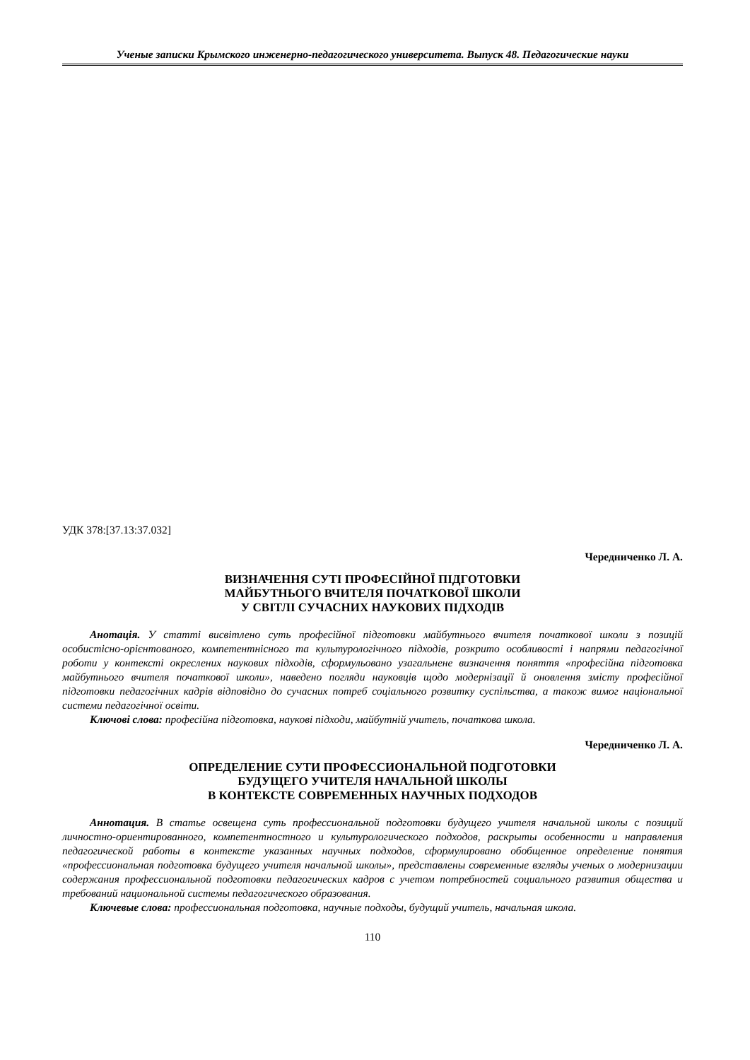Ученые записки Крымского инженерно-педагогического университета. Выпуск 48. Педагогические науки
УДК 378:[37.13:37.032]
Чередниченко Л. А.
ВИЗНАЧЕННЯ СУТІ ПРОФЕСІЙНОЇ ПІДГОТОВКИ
МАЙБУТНЬОГО ВЧИТЕЛЯ ПОЧАТКОВОЇ ШКОЛИ
У СВІТЛІ СУЧАСНИХ НАУКОВИХ ПІДХОДІВ
Анотація. У статті висвітлено суть професійної підготовки майбутнього вчителя початкової школи з позицій особистісно-орієнтованого, компетентнісного та культурологічного підходів, розкрито особливості і напрями педагогічної роботи у контексті окреслених наукових підходів, сформульовано узагальнене визначення поняття «професійна підготовка майбутнього вчителя початкової школи», наведено погляди науковців щодо модернізації й оновлення змісту професійної підготовки педагогічних кадрів відповідно до сучасних потреб соціального розвитку суспільства, а також вимог національної системи педагогічної освіти.
Ключові слова: професійна підготовка, наукові підходи, майбутній учитель, початкова школа.
Чередниченко Л. А.
ОПРЕДЕЛЕНИЕ СУТИ ПРОФЕССИОНАЛЬНОЙ ПОДГОТОВКИ
БУДУЩЕГО УЧИТЕЛЯ НАЧАЛЬНОЙ ШКОЛЫ
В КОНТЕКСТЕ СОВРЕМЕННЫХ НАУЧНЫХ ПОДХОДОВ
Аннотация. В статье освещена суть профессиональной подготовки будущего учителя начальной школы с позиций личностно-ориентированного, компетентностного и культурологического подходов, раскрыты особенности и направления педагогической работы в контексте указанных научных подходов, сформулировано обобщенное определение понятия «профессиональная подготовка будущего учителя начальной школы», представлены современные взгляды ученых о модернизации содержания профессиональной подготовки педагогических кадров с учетом потребностей социального развития общества и требований национальной системы педагогического образования.
Ключевые слова: профессиональная подготовка, научные подходы, будущий учитель, начальная школа.
110